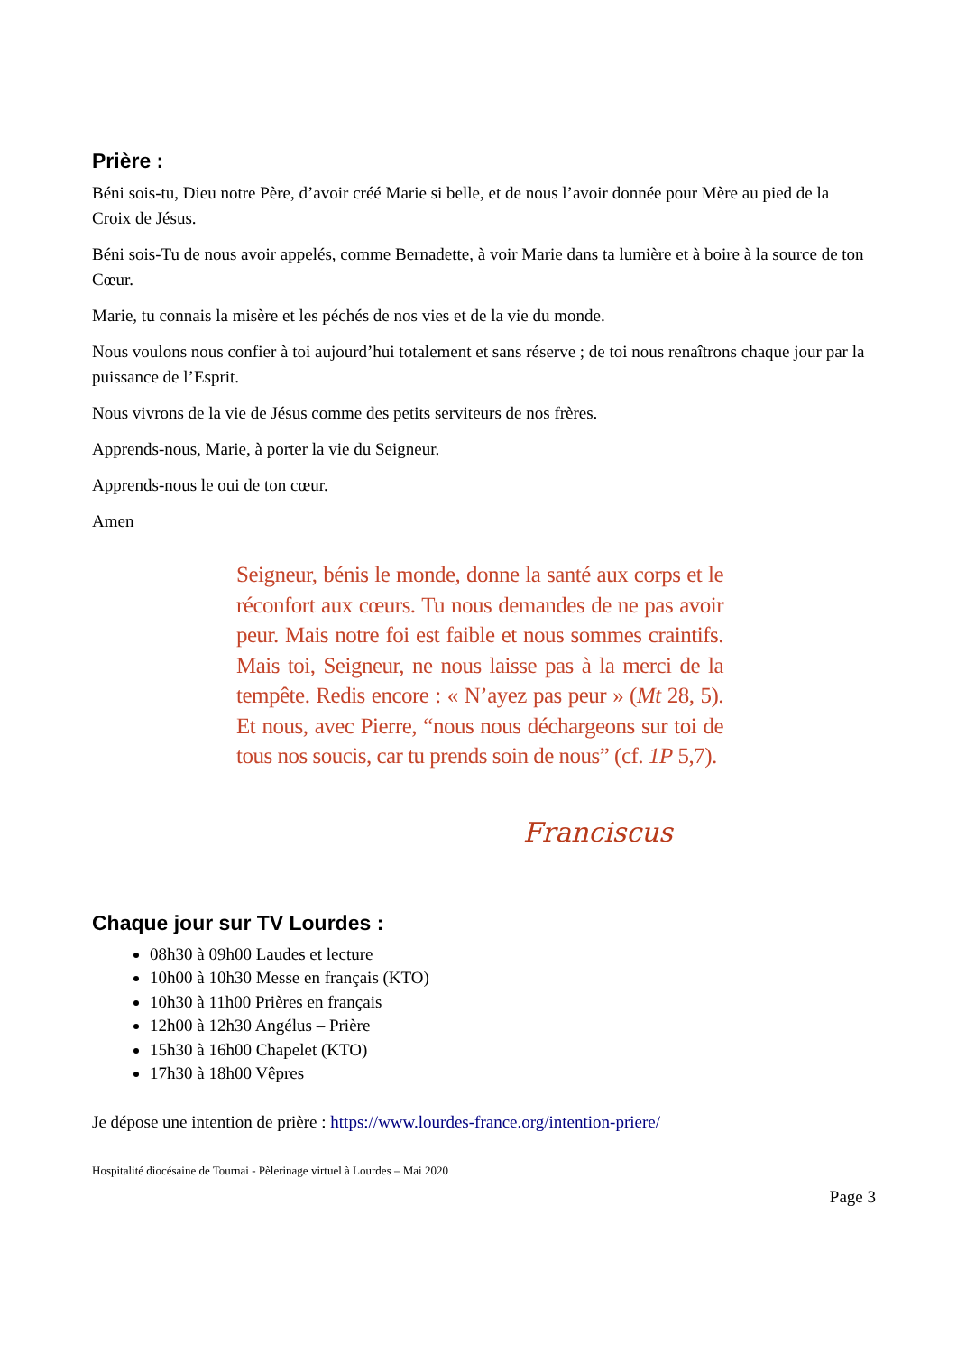Prière :
Béni sois-tu, Dieu notre Père, d’avoir créé Marie si belle, et de nous l’avoir donnée pour Mère au pied de la Croix de Jésus.
Béni sois-Tu de nous avoir appelés, comme Bernadette, à voir Marie dans ta lumière et à boire à la source de ton Cœur.
Marie, tu connais la misère et les péchés de nos vies et de la vie du monde.
Nous voulons nous confier à toi aujourd’hui totalement et sans réserve ; de toi nous renaîtrons chaque jour par la puissance de l’Esprit.
Nous vivrons de la vie de Jésus comme des petits serviteurs de nos frères.
Apprends-nous, Marie, à porter la vie du Seigneur.
Apprends-nous le oui de ton cœur.
Amen
Seigneur, bénis le monde, donne la santé aux corps et le réconfort aux cœurs. Tu nous demandes de ne pas avoir peur. Mais notre foi est faible et nous sommes craintifs. Mais toi, Seigneur, ne nous laisse pas à la merci de la tempête. Redis encore : « N’ayez pas peur » (Mt 28, 5). Et nous, avec Pierre, “nous nous déchargeons sur toi de tous nos soucis, car tu prends soin de nous” (cf. 1P 5,7).
Franciscus
Chaque jour sur TV Lourdes :
08h30 à 09h00 Laudes et lecture
10h00 à 10h30 Messe en français (KTO)
10h30 à 11h00 Prières en français
12h00 à 12h30 Angélus – Prière
15h30 à 16h00 Chapelet (KTO)
17h30 à 18h00 Vêpres
Je dépose une intention de prière : https://www.lourdes-france.org/intention-priere/
Hospitalité diocésaine de Tournai - Pèlerinage virtuel à Lourdes – Mai 2020
Page 3